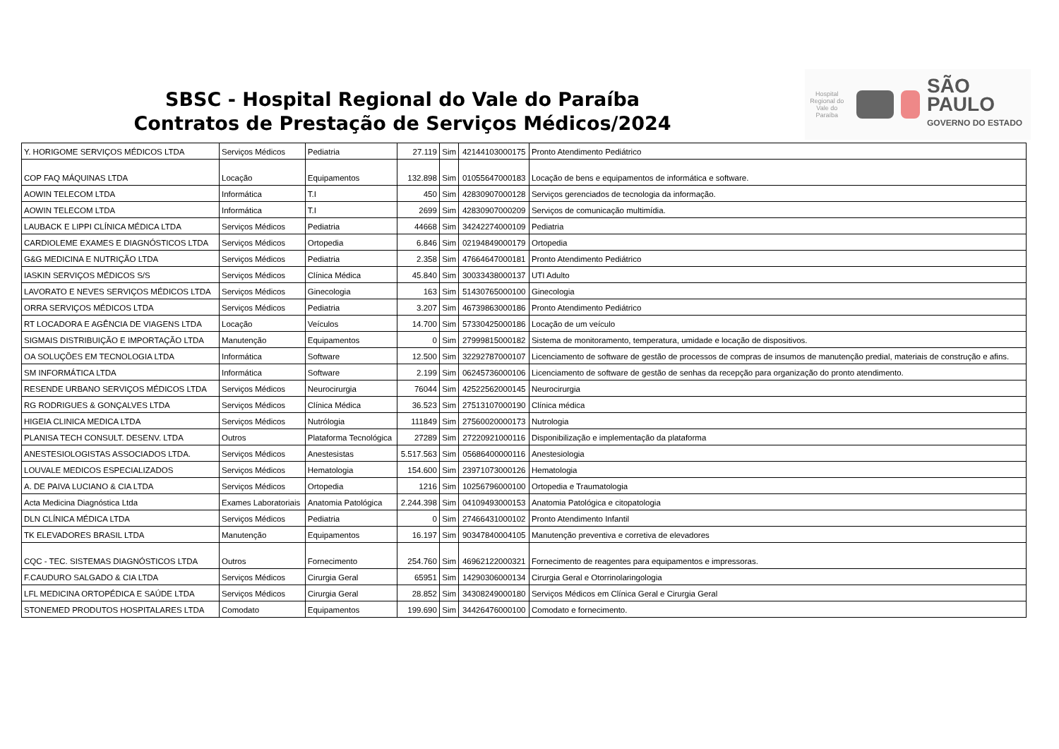SBSC - Hospital Regional do Vale do Paraíba
Contratos de Prestação de Serviços Médicos/2024
Hospital Regional do Vale do Paraíba
SÃO PAULO
GOVERNO DO ESTADO
| Y. HORIGOME SERVIÇOS MÉDICOS LTDA | Serviços Médicos | Pediatria | 27.119 | Sim | 42144103000175 | Pronto Atendimento Pediátrico |
| COP FAQ MÁQUINAS LTDA | Locação | Equipamentos | 132.898 | Sim | 01055647000183 | Locação de bens e equipamentos de informática e software. |
| AOWIN TELECOM LTDA | Informática | T.I | 450 | Sim | 42830907000128 | Serviços gerenciados de tecnologia da informação. |
| AOWIN TELECOM LTDA | Informática | T.I | 2699 | Sim | 42830907000209 | Serviços de comunicação multimídia. |
| LAUBACK E LIPPI CLÍNICA MÉDICA LTDA | Serviços Médicos | Pediatria | 44668 | Sim | 34242274000109 | Pediatria |
| CARDIOLEME EXAMES E DIAGNÓSTICOS LTDA | Serviços Médicos | Ortopedia | 6.846 | Sim | 02194849000179 | Ortopedia |
| G&G MEDICINA E NUTRIÇÃO LTDA | Serviços Médicos | Pediatria | 2.358 | Sim | 47664647000181 | Pronto Atendimento Pediátrico |
| IASKIN SERVIÇOS MÉDICOS S/S | Serviços Médicos | Clínica Médica | 45.840 | Sim | 30033438000137 | UTI Adulto |
| LAVORATO E NEVES SERVIÇOS MÉDICOS LTDA | Serviços Médicos | Ginecologia | 163 | Sim | 51430765000100 | Ginecologia |
| ORRA SERVIÇOS MÉDICOS LTDA | Serviços Médicos | Pediatria | 3.207 | Sim | 46739863000186 | Pronto Atendimento Pediátrico |
| RT LOCADORA E AGÊNCIA DE VIAGENS LTDA | Locação | Veículos | 14.700 | Sim | 57330425000186 | Locação de um veículo |
| SIGMAIS DISTRIBUIÇÃO E IMPORTAÇÃO LTDA | Manutenção | Equipamentos | 0 | Sim | 27999815000182 | Sistema de monitoramento, temperatura, umidade e locação de dispositivos. |
| OA SOLUÇÕES EM TECNOLOGIA LTDA | Informática | Software | 12.500 | Sim | 32292787000107 | Licenciamento de software de gestão de processos de compras de insumos de manutenção predial, materiais de construção e afins. |
| SM INFORMÁTICA LTDA | Informática | Software | 2.199 | Sim | 06245736000106 | Licenciamento de software de gestão de senhas da recepção para organização do pronto atendimento. |
| RESENDE URBANO SERVIÇOS MÉDICOS LTDA | Serviços Médicos | Neurocirurgia | 76044 | Sim | 42522562000145 | Neurocirurgia |
| RG RODRIGUES & GONÇALVES LTDA | Serviços Médicos | Clínica Médica | 36.523 | Sim | 27513107000190 | Clínica médica |
| HIGEIA CLINICA MEDICA LTDA | Serviços Médicos | Nutrólogia | 111849 | Sim | 27560020000173 | Nutrologia |
| PLANISA TECH CONSULT. DESENV. LTDA | Outros | Plataforma Tecnológica | 27289 | Sim | 27220921000116 | Disponibilização e implementação da plataforma |
| ANESTESIOLOGISTAS ASSOCIADOS LTDA. | Serviços Médicos | Anestesistas | 5.517.563 | Sim | 05686400000116 | Anestesiologia |
| LOUVALE MEDICOS ESPECIALIZADOS | Serviços Médicos | Hematologia | 154.600 | Sim | 23971073000126 | Hematologia |
| A. DE PAIVA LUCIANO & CIA LTDA | Serviços Médicos | Ortopedia | 1216 | Sim | 10256796000100 | Ortopedia e Traumatologia |
| Acta Medicina Diagnóstica Ltda | Exames Laboratoriais | Anatomia Patológica | 2.244.398 | Sim | 04109493000153 | Anatomia Patológica e citopatologia |
| DLN CLÍNICA MÉDICA LTDA | Serviços Médicos | Pediatria | 0 | Sim | 27466431000102 | Pronto Atendimento Infantil |
| TK ELEVADORES BRASIL LTDA | Manutenção | Equipamentos | 16.197 | Sim | 90347840004105 | Manutenção preventiva e corretiva de elevadores |
| CQC - TEC. SISTEMAS DIAGNÓSTICOS LTDA | Outros | Fornecimento | 254.760 | Sim | 46962122000321 | Fornecimento de reagentes para equipamentos e impressoras. |
| F.CAUDURO SALGADO & CIA LTDA | Serviços Médicos | Cirurgia Geral | 65951 | Sim | 14290306000134 | Cirurgia Geral e Otorrinolaringologia |
| LFL MEDICINA ORTOPÉDICA E SAÚDE LTDA | Serviços Médicos | Cirurgia Geral | 28.852 | Sim | 34308249000180 | Serviços Médicos em Clínica Geral e Cirurgia Geral |
| STONEMED PRODUTOS HOSPITALARES LTDA | Comodato | Equipamentos | 199.690 | Sim | 34426476000100 | Comodato e fornecimento. |